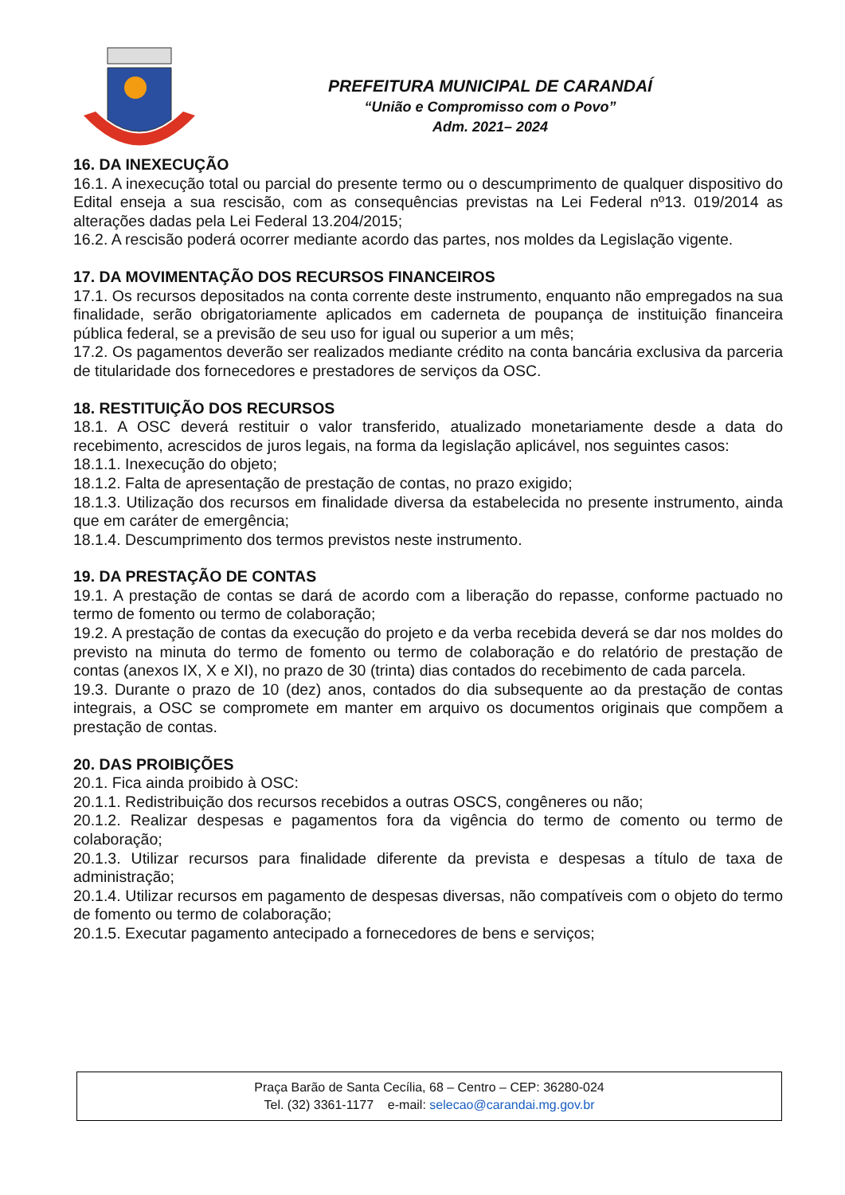PREFEITURA MUNICIPAL DE CARANDAÍ
“União e Compromisso com o Povo”
Adm. 2021– 2024
16. DA INEXECUÇÃO
16.1. A inexecução total ou parcial do presente termo ou o descumprimento de qualquer dispositivo do Edital enseja a sua rescisão, com as consequências previstas na Lei Federal nº13. 019/2014 as alterações dadas pela Lei Federal 13.204/2015;
16.2. A rescisão poderá ocorrer mediante acordo das partes, nos moldes da Legislação vigente.
17. DA MOVIMENTAÇÃO DOS RECURSOS FINANCEIROS
17.1. Os recursos depositados na conta corrente deste instrumento, enquanto não empregados na sua finalidade, serão obrigatoriamente aplicados em caderneta de poupança de instituição financeira pública federal, se a previsão de seu uso for igual ou superior a um mês;
17.2. Os pagamentos deverão ser realizados mediante crédito na conta bancária exclusiva da parceria de titularidade dos fornecedores e prestadores de serviços da OSC.
18. RESTITUIÇÃO DOS RECURSOS
18.1. A OSC deverá restituir o valor transferido, atualizado monetariamente desde a data do recebimento, acrescidos de juros legais, na forma da legislação aplicável, nos seguintes casos:
18.1.1. Inexecução do objeto;
18.1.2. Falta de apresentação de prestação de contas, no prazo exigido;
18.1.3. Utilização dos recursos em finalidade diversa da estabelecida no presente instrumento, ainda que em caráter de emergência;
18.1.4. Descumprimento dos termos previstos neste instrumento.
19. DA PRESTAÇÃO DE CONTAS
19.1. A prestação de contas se dará de acordo com a liberação do repasse, conforme pactuado no termo de fomento ou termo de colaboração;
19.2. A prestação de contas da execução do projeto e da verba recebida deverá se dar nos moldes do previsto na minuta do termo de fomento ou termo de colaboração e do relatório de prestação de contas (anexos IX, X e XI), no prazo de 30 (trinta) dias contados do recebimento de cada parcela.
19.3. Durante o prazo de 10 (dez) anos, contados do dia subsequente ao da prestação de contas integrais, a OSC se compromete em manter em arquivo os documentos originais que compõem a prestação de contas.
20. DAS PROIBIÇÕES
20.1. Fica ainda proibido à OSC:
20.1.1. Redistribuição dos recursos recebidos a outras OSCS, congêneres ou não;
20.1.2. Realizar despesas e pagamentos fora da vigência do termo de comento ou termo de colaboração;
20.1.3. Utilizar recursos para finalidade diferente da prevista e despesas a título de taxa de administração;
20.1.4. Utilizar recursos em pagamento de despesas diversas, não compatíveis com o objeto do termo de fomento ou termo de colaboração;
20.1.5. Executar pagamento antecipado a fornecedores de bens e serviços;
Praça Barão de Santa Cecília, 68 – Centro – CEP: 36280-024
Tel. (32) 3361-1177 e-mail: selecao@carandai.mg.gov.br